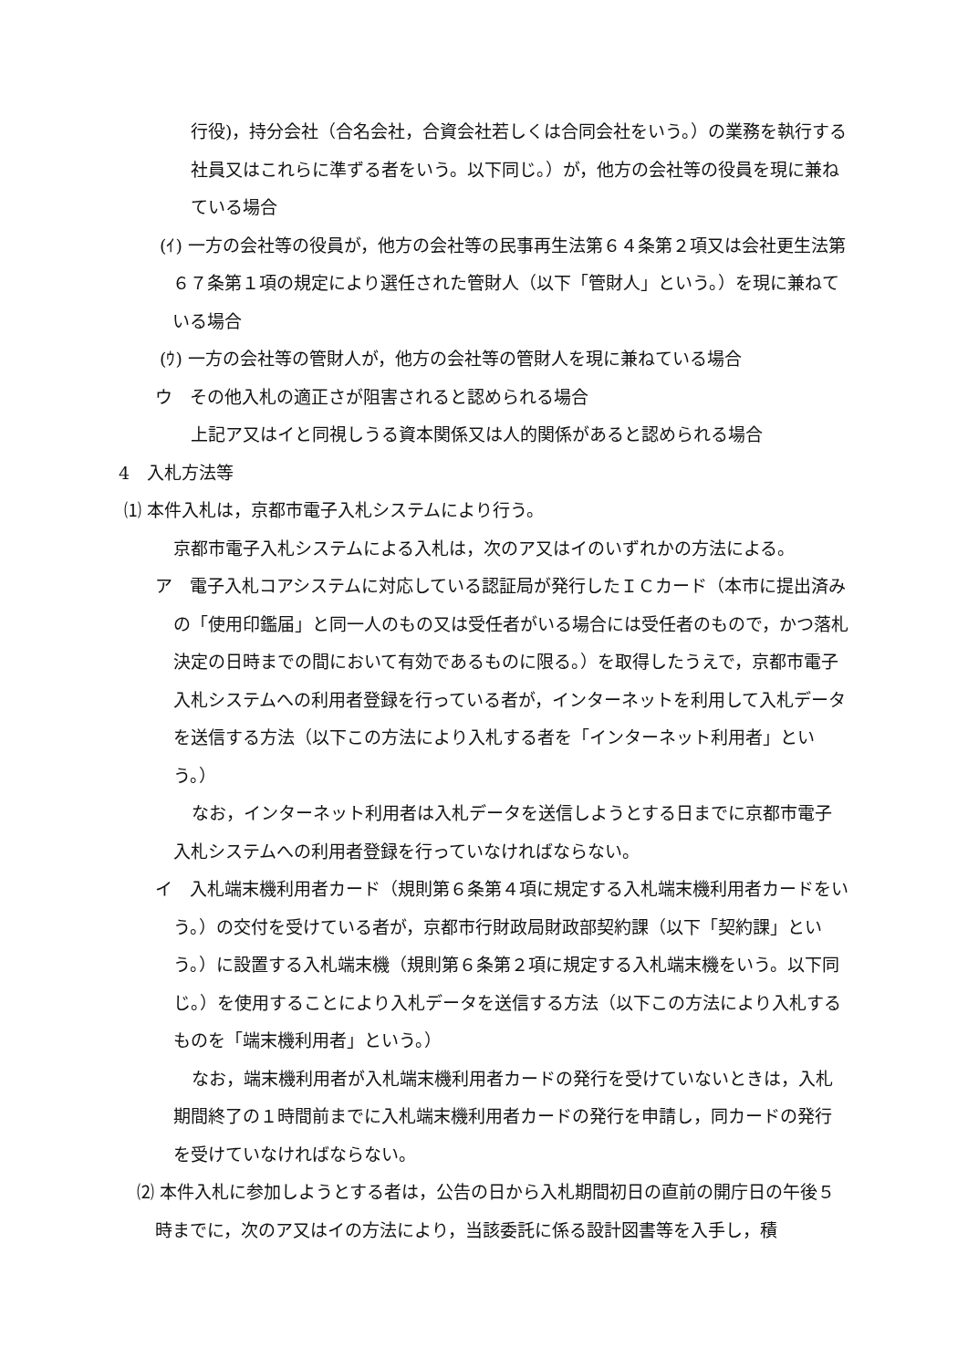行役)，持分会社（合名会社，合資会社若しくは合同会社をいう。）の業務を執行する社員又はこれらに準ずる者をいう。以下同じ。）が，他方の会社等の役員を現に兼ねている場合
(ｲ) 一方の会社等の役員が，他方の会社等の民事再生法第６４条第２項又は会社更生法第６７条第１項の規定により選任された管財人（以下「管財人」という。）を現に兼ねている場合
(ｳ) 一方の会社等の管財人が，他方の会社等の管財人を現に兼ねている場合
ウ　その他入札の適正さが阻害されると認められる場合
上記ア又はイと同視しうる資本関係又は人的関係があると認められる場合
4　入札方法等
⑴ 本件入札は，京都市電子入札システムにより行う。
京都市電子入札システムによる入札は，次のア又はイのいずれかの方法による。
ア　電子入札コアシステムに対応している認証局が発行したＩＣカード（本市に提出済みの「使用印鑑届」と同一人のもの又は受任者がいる場合には受任者のもので，かつ落札決定の日時までの間において有効であるものに限る。）を取得したうえで，京都市電子入札システムへの利用者登録を行っている者が，インターネットを利用して入札データを送信する方法（以下この方法により入札する者を「インターネット利用者」という。）
なお，インターネット利用者は入札データを送信しようとする日までに京都市電子入札システムへの利用者登録を行っていなければならない。
イ　入札端末機利用者カード（規則第６条第４項に規定する入札端末機利用者カードをいう。）の交付を受けている者が，京都市行財政局財政部契約課（以下「契約課」という。）に設置する入札端末機（規則第６条第２項に規定する入札端末機をいう。以下同じ。）を使用することにより入札データを送信する方法（以下この方法により入札するものを「端末機利用者」という。）
なお，端末機利用者が入札端末機利用者カードの発行を受けていないときは，入札期間終了の１時間前までに入札端末機利用者カードの発行を申請し，同カードの発行を受けていなければならない。
⑵ 本件入札に参加しようとする者は，公告の日から入札期間初日の直前の開庁日の午後５時までに，次のア又はイの方法により，当該委託に係る設計図書等を入手し，積